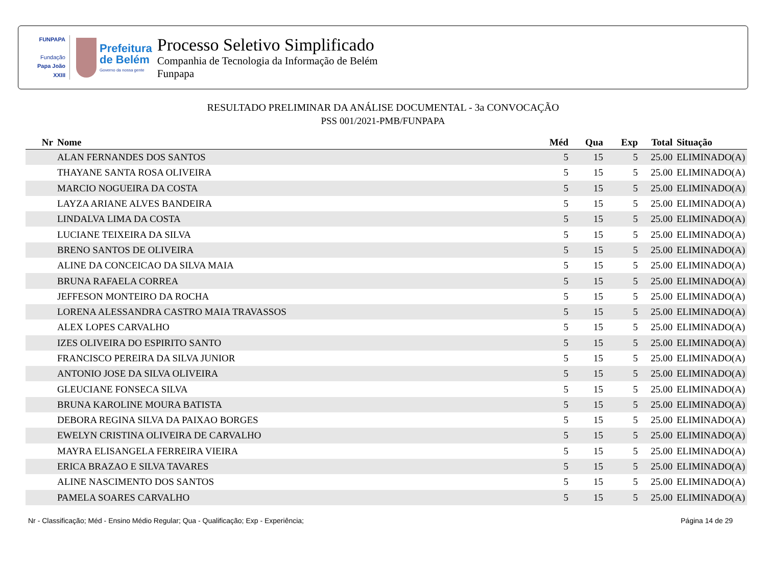FUNPAPA
Fundação
Papa João XXIII
Prefeitura
de Belém
Governo da nossa gente
Processo Seletivo Simplificado
Companhia de Tecnologia da Informação de Belém
Funpapa
RESULTADO PRELIMINAR DA ANÁLISE DOCUMENTAL - 3a CONVOCAÇÃO
PSS 001/2021-PMB/FUNPAPA
| Nr | Nome | Méd | Qua | Exp | Total | Situação |
| --- | --- | --- | --- | --- | --- | --- |
| | ALAN FERNANDES DOS SANTOS | 5 | 15 | 5 | 25.00 | ELIMINADO(A) |
| | THAYANE SANTA ROSA OLIVEIRA | 5 | 15 | 5 | 25.00 | ELIMINADO(A) |
| | MARCIO NOGUEIRA DA COSTA | 5 | 15 | 5 | 25.00 | ELIMINADO(A) |
| | LAYZA ARIANE ALVES BANDEIRA | 5 | 15 | 5 | 25.00 | ELIMINADO(A) |
| | LINDALVA LIMA DA COSTA | 5 | 15 | 5 | 25.00 | ELIMINADO(A) |
| | LUCIANE TEIXEIRA DA SILVA | 5 | 15 | 5 | 25.00 | ELIMINADO(A) |
| | BRENO SANTOS DE OLIVEIRA | 5 | 15 | 5 | 25.00 | ELIMINADO(A) |
| | ALINE DA CONCEICAO DA SILVA MAIA | 5 | 15 | 5 | 25.00 | ELIMINADO(A) |
| | BRUNA RAFAELA CORREA | 5 | 15 | 5 | 25.00 | ELIMINADO(A) |
| | JEFFESON MONTEIRO DA ROCHA | 5 | 15 | 5 | 25.00 | ELIMINADO(A) |
| | LORENA ALESSANDRA CASTRO MAIA TRAVASSOS | 5 | 15 | 5 | 25.00 | ELIMINADO(A) |
| | ALEX LOPES CARVALHO | 5 | 15 | 5 | 25.00 | ELIMINADO(A) |
| | IZES OLIVEIRA DO ESPIRITO SANTO | 5 | 15 | 5 | 25.00 | ELIMINADO(A) |
| | FRANCISCO PEREIRA DA SILVA JUNIOR | 5 | 15 | 5 | 25.00 | ELIMINADO(A) |
| | ANTONIO JOSE DA SILVA OLIVEIRA | 5 | 15 | 5 | 25.00 | ELIMINADO(A) |
| | GLEUCIANE FONSECA SILVA | 5 | 15 | 5 | 25.00 | ELIMINADO(A) |
| | BRUNA KAROLINE MOURA BATISTA | 5 | 15 | 5 | 25.00 | ELIMINADO(A) |
| | DEBORA REGINA SILVA DA PAIXAO BORGES | 5 | 15 | 5 | 25.00 | ELIMINADO(A) |
| | EWELYN CRISTINA OLIVEIRA DE CARVALHO | 5 | 15 | 5 | 25.00 | ELIMINADO(A) |
| | MAYRA ELISANGELA FERREIRA VIEIRA | 5 | 15 | 5 | 25.00 | ELIMINADO(A) |
| | ERICA BRAZAO E SILVA TAVARES | 5 | 15 | 5 | 25.00 | ELIMINADO(A) |
| | ALINE NASCIMENTO DOS SANTOS | 5 | 15 | 5 | 25.00 | ELIMINADO(A) |
| | PAMELA SOARES CARVALHO | 5 | 15 | 5 | 25.00 | ELIMINADO(A) |
Nr - Classificação; Méd - Ensino Médio Regular; Qua - Qualificação; Exp - Experiência; Página 14 de 29